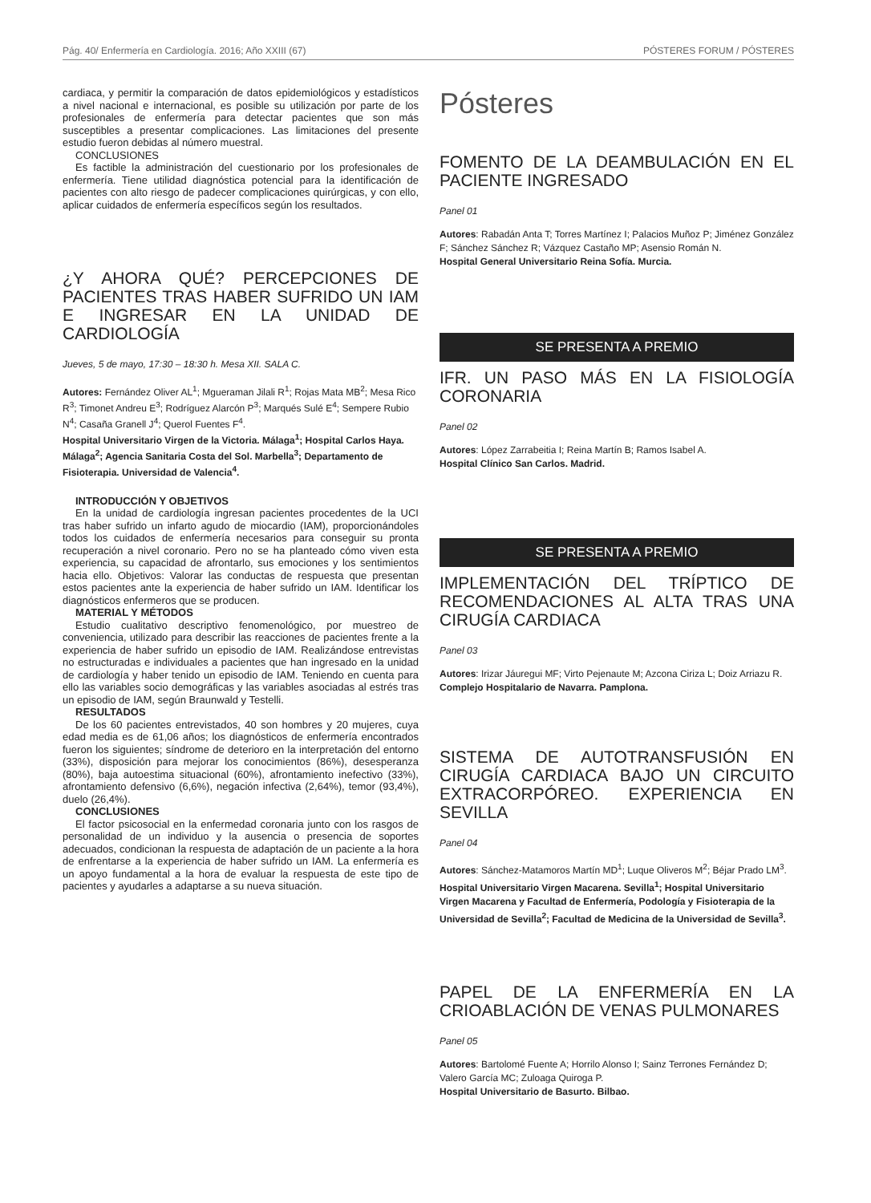Pág. 40/ Enfermería en Cardiología. 2016; Año XXIII (67) PÓSTERES FORUM / PÓSTERES
cardiaca, y permitir la comparación de datos epidemiológicos y estadísticos a nivel nacional e internacional, es posible su utilización por parte de los profesionales de enfermería para detectar pacientes que son más susceptibles a presentar complicaciones. Las limitaciones del presente estudio fueron debidas al número muestral.
CONCLUSIONES
Es factible la administración del cuestionario por los profesionales de enfermería. Tiene utilidad diagnóstica potencial para la identificación de pacientes con alto riesgo de padecer complicaciones quirúrgicas, y con ello, aplicar cuidados de enfermería específicos según los resultados.
¿Y AHORA QUÉ? PERCEPCIONES DE PACIENTES TRAS HABER SUFRIDO UN IAM E INGRESAR EN LA UNIDAD DE CARDIOLOGÍA
Jueves, 5 de mayo, 17:30 – 18:30 h. Mesa XII. SALA C.
Autores: Fernández Oliver AL<sup>1</sup>; Mgueraman Jilali R<sup>1</sup>; Rojas Mata MB<sup>2</sup>; Mesa Rico R<sup>3</sup>; Timonet Andreu E<sup>3</sup>; Rodríguez Alarcón P<sup>3</sup>; Marqués Sulé E<sup>4</sup>; Sempere Rubio N<sup>4</sup>; Casaña Granell J<sup>4</sup>; Querol Fuentes F<sup>4</sup>.
Hospital Universitario Virgen de la Victoria. Málaga<sup>1</sup>; Hospital Carlos Haya. Málaga<sup>2</sup>; Agencia Sanitaria Costa del Sol. Marbella<sup>3</sup>; Departamento de Fisioterapia. Universidad de Valencia<sup>4</sup>.
INTRODUCCIÓN Y OBJETIVOS
En la unidad de cardiología ingresan pacientes procedentes de la UCI tras haber sufrido un infarto agudo de miocardio (IAM), proporcionándoles todos los cuidados de enfermería necesarios para conseguir su pronta recuperación a nivel coronario. Pero no se ha planteado cómo viven esta experiencia, su capacidad de afrontarlo, sus emociones y los sentimientos hacia ello. Objetivos: Valorar las conductas de respuesta que presentan estos pacientes ante la experiencia de haber sufrido un IAM. Identificar los diagnósticos enfermeros que se producen.
MATERIAL Y MÉTODOS
Estudio cualitativo descriptivo fenomenológico, por muestreo de conveniencia, utilizado para describir las reacciones de pacientes frente a la experiencia de haber sufrido un episodio de IAM. Realizándose entrevistas no estructuradas e individuales a pacientes que han ingresado en la unidad de cardiología y haber tenido un episodio de IAM. Teniendo en cuenta para ello las variables socio demográficas y las variables asociadas al estrés tras un episodio de IAM, según Braunwald y Testelli.
RESULTADOS
De los 60 pacientes entrevistados, 40 son hombres y 20 mujeres, cuya edad media es de 61,06 años; los diagnósticos de enfermería encontrados fueron los siguientes; síndrome de deterioro en la interpretación del entorno (33%), disposición para mejorar los conocimientos (86%), desesperanza (80%), baja autoestima situacional (60%), afrontamiento inefectivo (33%), afrontamiento defensivo (6,6%), negación infectiva (2,64%), temor (93,4%), duelo (26,4%).
CONCLUSIONES
El factor psicosocial en la enfermedad coronaria junto con los rasgos de personalidad de un individuo y la ausencia o presencia de soportes adecuados, condicionan la respuesta de adaptación de un paciente a la hora de enfrentarse a la experiencia de haber sufrido un IAM. La enfermería es un apoyo fundamental a la hora de evaluar la respuesta de este tipo de pacientes y ayudarles a adaptarse a su nueva situación.
Pósteres
FOMENTO DE LA DEAMBULACIÓN EN EL PACIENTE INGRESADO
Panel 01
Autores: Rabadán Anta T; Torres Martínez I; Palacios Muñoz P; Jiménez González F; Sánchez Sánchez R; Vázquez Castaño MP; Asensio Román N.
Hospital General Universitario Reina Sofía. Murcia.
SE PRESENTA A PREMIO
IFR. UN PASO MÁS EN LA FISIOLOGÍA CORONARIA
Panel 02
Autores: López Zarrabeitia I; Reina Martín B; Ramos Isabel A.
Hospital Clínico San Carlos. Madrid.
SE PRESENTA A PREMIO
IMPLEMENTACIÓN DEL TRÍPTICO DE RECOMENDACIONES AL ALTA TRAS UNA CIRUGÍA CARDIACA
Panel 03
Autores: Irizar Jáuregui MF; Virto Pejenaute M; Azcona Ciriza L; Doiz Arriazu R.
Complejo Hospitalario de Navarra. Pamplona.
SISTEMA DE AUTOTRANSFUSIÓN EN CIRUGÍA CARDIACA BAJO UN CIRCUITO EXTRACORPÓREO. EXPERIENCIA EN SEVILLA
Panel 04
Autores: Sánchez-Matamoros Martín MD<sup>1</sup>; Luque Oliveros M<sup>2</sup>; Béjar Prado LM<sup>3</sup>.
Hospital Universitario Virgen Macarena. Sevilla<sup>1</sup>; Hospital Universitario Virgen Macarena y Facultad de Enfermería, Podología y Fisioterapia de la Universidad de Sevilla<sup>2</sup>; Facultad de Medicina de la Universidad de Sevilla<sup>3</sup>.
PAPEL DE LA ENFERMERÍA EN LA CRIOABLACIÓN DE VENAS PULMONARES
Panel 05
Autores: Bartolomé Fuente A; Horrilo Alonso I; Sainz Terrones Fernández D; Valero García MC; Zuloaga Quiroga P.
Hospital Universitario de Basurto. Bilbao.